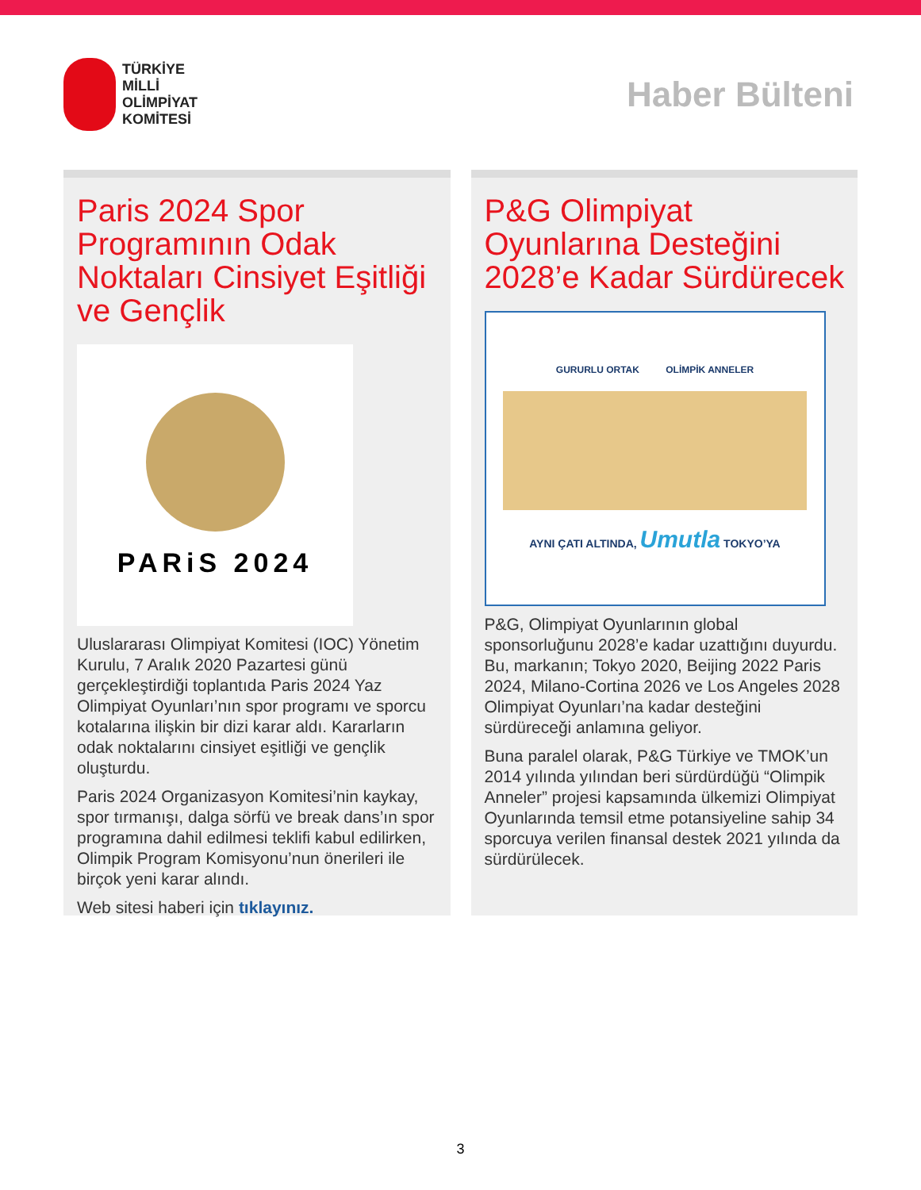TÜRKİYE
MİLLİ
OLİMPİYAT
KOMİTESİ
Haber Bülteni
Paris 2024 Spor Programının Odak Noktaları Cinsiyet Eşitliği ve Gençlik
PARiS 2024
Uluslararası Olimpiyat Komitesi (IOC) Yönetim Kurulu, 7 Aralık 2020 Pazartesi günü gerçekleştirdiği toplantıda Paris 2024 Yaz Olimpiyat Oyunları’nın spor programı ve sporcu kotalarına ilişkin bir dizi karar aldı. Kararların odak noktalarını cinsiyet eşitliği ve gençlik oluşturdu.
Paris 2024 Organizasyon Komitesi’nin kaykay, spor tırmanışı, dalga sörfü ve break dans’ın spor programına dahil edilmesi teklifi kabul edilirken, Olimpik Program Komisyonu’nun önerileri ile birçok yeni karar alındı.
Web sitesi haberi için tıklayınız.
P&G Olimpiyat Oyunlarına Desteğini 2028’e Kadar Sürdürecek
GURURLU ORTAK OLİMPİK ANNELER
AYNI ÇATI ALTINDA, Umutla TOKYO’YA
P&G, Olimpiyat Oyunlarının global sponsorluğunu 2028’e kadar uzattığını duyurdu. Bu, markanın; Tokyo 2020, Beijing 2022 Paris 2024, Milano-Cortina 2026 ve Los Angeles 2028 Olimpiyat Oyunları’na kadar desteğini sürdüreceği anlamına geliyor.
Buna paralel olarak, P&G Türkiye ve TMOK’un 2014 yılında yılından beri sürdürdüğü “Olimpik Anneler” projesi kapsamında ülkemizi Olimpiyat Oyunlarında temsil etme potansiyeline sahip 34 sporcuya verilen finansal destek 2021 yılında da sürdürülecek.
3